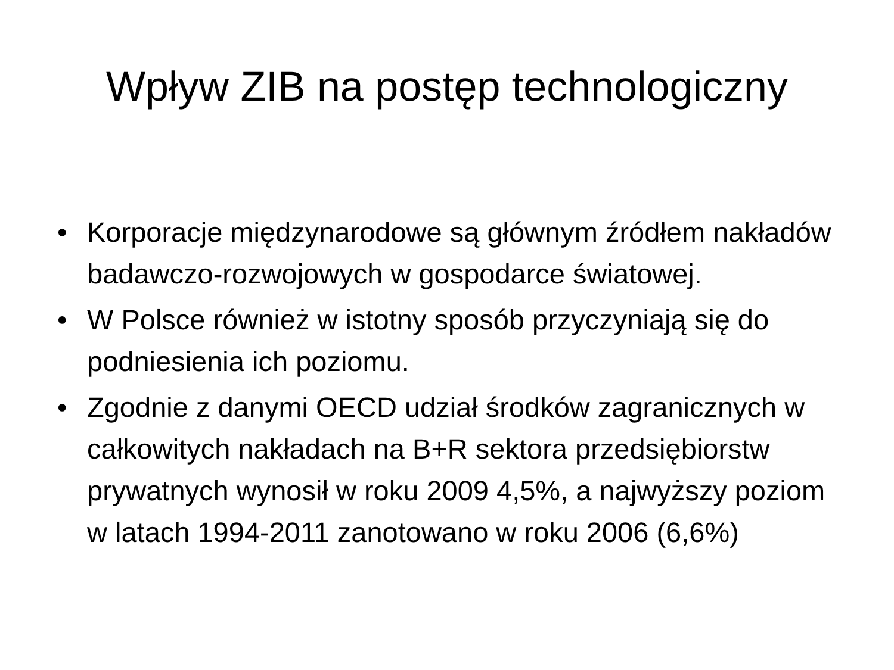Wpływ ZIB na postęp technologiczny
• Korporacje międzynarodowe są głównym źródłem nakładów badawczo-rozwojowych w gospodarce światowej.
• W Polsce również w istotny sposób przyczyniają się do podniesienia ich poziomu.
• Zgodnie z danymi OECD udział środków zagranicznych w całkowitych nakładach na B+R sektora przedsiębiorstw prywatnych wynosił w roku 2009 4,5%, a najwyższy poziom w latach 1994-2011 zanotowano w roku 2006 (6,6%)